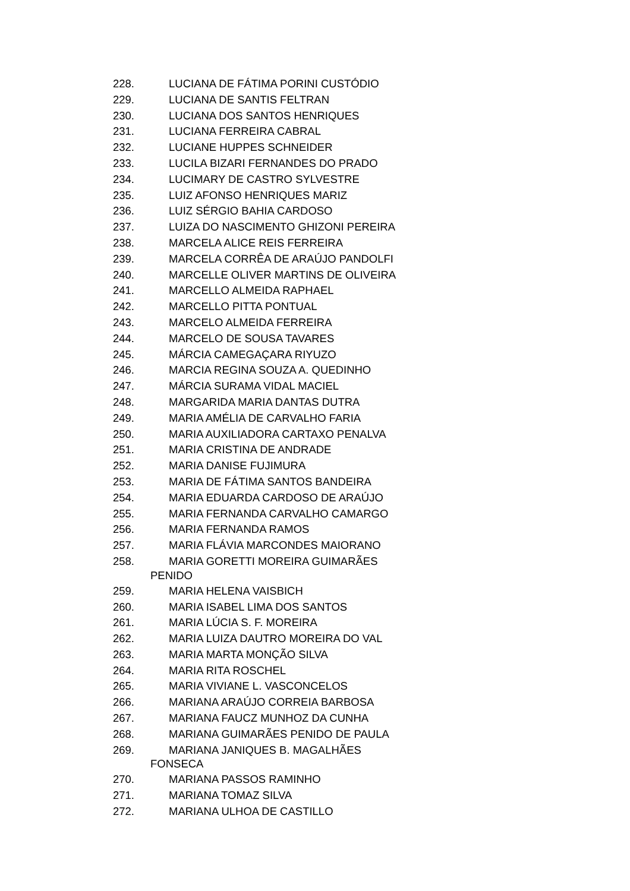228. LUCIANA DE FÁTIMA PORINI CUSTÓDIO
229. LUCIANA DE SANTIS FELTRAN
230. LUCIANA DOS SANTOS HENRIQUES
231. LUCIANA FERREIRA CABRAL
232. LUCIANE HUPPES SCHNEIDER
233. LUCILA BIZARI FERNANDES DO PRADO
234. LUCIMARY DE CASTRO SYLVESTRE
235. LUIZ AFONSO HENRIQUES MARIZ
236. LUIZ SÉRGIO BAHIA CARDOSO
237. LUIZA DO NASCIMENTO GHIZONI PEREIRA
238. MARCELA ALICE REIS FERREIRA
239. MARCELA CORRÊA DE ARAÚJO PANDOLFI
240. MARCELLE OLIVER MARTINS DE OLIVEIRA
241. MARCELLO ALMEIDA RAPHAEL
242. MARCELLO PITTA PONTUAL
243. MARCELO ALMEIDA FERREIRA
244. MARCELO DE SOUSA TAVARES
245. MÁRCIA CAMEGAÇARA RIYUZO
246. MARCIA REGINA SOUZA A. QUEDINHO
247. MÁRCIA SURAMA VIDAL MACIEL
248. MARGARIDA MARIA DANTAS DUTRA
249. MARIA AMÉLIA DE CARVALHO FARIA
250. MARIA AUXILIADORA CARTAXO PENALVA
251. MARIA CRISTINA DE ANDRADE
252. MARIA DANISE FUJIMURA
253. MARIA DE FÁTIMA SANTOS BANDEIRA
254. MARIA EDUARDA CARDOSO DE ARAÚJO
255. MARIA FERNANDA CARVALHO CAMARGO
256. MARIA FERNANDA RAMOS
257. MARIA FLÁVIA MARCONDES MAIORANO
258. MARIA GORETTI MOREIRA GUIMARÃES
PENIDO
259. MARIA HELENA VAISBICH
260. MARIA ISABEL LIMA DOS SANTOS
261. MARIA LÚCIA S. F. MOREIRA
262. MARIA LUIZA DAUTRO MOREIRA DO VAL
263. MARIA MARTA MONÇÃO SILVA
264. MARIA RITA ROSCHEL
265. MARIA VIVIANE L. VASCONCELOS
266. MARIANA ARAÚJO CORREIA BARBOSA
267. MARIANA FAUCZ MUNHOZ DA CUNHA
268. MARIANA GUIMARÃES PENIDO DE PAULA
269. MARIANA JANIQUES B. MAGALHÃES
FONSECA
270. MARIANA PASSOS RAMINHO
271. MARIANA TOMAZ SILVA
272. MARIANA ULHOA DE CASTILLO